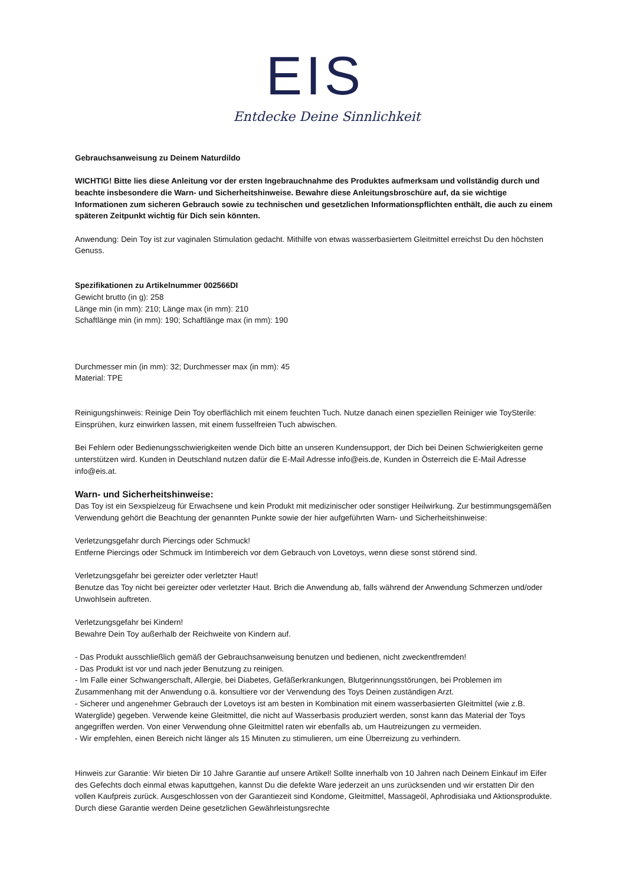EIS
Entdecke Deine Sinnlichkeit
Gebrauchsanweisung zu Deinem Naturdildo
WICHTIG! Bitte lies diese Anleitung vor der ersten Ingebrauchnahme des Produktes aufmerksam und vollständig durch und beachte insbesondere die Warn- und Sicherheitshinweise. Bewahre diese Anleitungsbroschüre auf, da sie wichtige Informationen zum sicheren Gebrauch sowie zu technischen und gesetzlichen Informationspflichten enthält, die auch zu einem späteren Zeitpunkt wichtig für Dich sein könnten.
Anwendung: Dein Toy ist zur vaginalen Stimulation gedacht. Mithilfe von etwas wasserbasiertem Gleitmittel erreichst Du den höchsten Genuss.
Spezifikationen zu Artikelnummer 002566DI
Gewicht brutto (in g): 258
Länge min (in mm): 210; Länge max (in mm): 210
Schaftlänge min (in mm): 190; Schaftlänge max (in mm): 190
Durchmesser min (in mm): 32; Durchmesser max (in mm): 45
Material: TPE
Reinigungshinweis: Reinige Dein Toy oberflächlich mit einem feuchten Tuch. Nutze danach einen speziellen Reiniger wie ToySterile: Einsprühen, kurz einwirken lassen, mit einem fusselfreien Tuch abwischen.
Bei Fehlern oder Bedienungsschwierigkeiten wende Dich bitte an unseren Kundensupport, der Dich bei Deinen Schwierigkeiten gerne unterstützen wird. Kunden in Deutschland nutzen dafür die E-Mail Adresse info@eis.de, Kunden in Österreich die E-Mail Adresse info@eis.at.
Warn- und Sicherheitshinweise:
Das Toy ist ein Sexspielzeug für Erwachsene und kein Produkt mit medizinischer oder sonstiger Heilwirkung. Zur bestimmungsgemäßen Verwendung gehört die Beachtung der genannten Punkte sowie der hier aufgeführten Warn- und Sicherheitshinweise:
Verletzungsgefahr durch Piercings oder Schmuck!
Entferne Piercings oder Schmuck im Intimbereich vor dem Gebrauch von Lovetoys, wenn diese sonst störend sind.
Verletzungsgefahr bei gereizter oder verletzter Haut!
Benutze das Toy nicht bei gereizter oder verletzter Haut. Brich die Anwendung ab, falls während der Anwendung Schmerzen und/oder Unwohlsein auftreten.
Verletzungsgefahr bei Kindern!
Bewahre Dein Toy außerhalb der Reichweite von Kindern auf.
- Das Produkt ausschließlich gemäß der Gebrauchsanweisung benutzen und bedienen, nicht zweckentfremden!
- Das Produkt ist vor und nach jeder Benutzung zu reinigen.
- Im Falle einer Schwangerschaft, Allergie, bei Diabetes, Gefäßerkrankungen, Blutgerinnungsstörungen, bei Problemen im Zusammenhang mit der Anwendung o.ä. konsultiere vor der Verwendung des Toys Deinen zuständigen Arzt.
- Sicherer und angenehmer Gebrauch der Lovetoys ist am besten in Kombination mit einem wasserbasierten Gleitmittel (wie z.B. Waterglide) gegeben. Verwende keine Gleitmittel, die nicht auf Wasserbasis produziert werden, sonst kann das Material der Toys angegriffen werden. Von einer Verwendung ohne Gleitmittel raten wir ebenfalls ab, um Hautreizungen zu vermeiden.
- Wir empfehlen, einen Bereich nicht länger als 15 Minuten zu stimulieren, um eine Überreizung zu verhindern.
Hinweis zur Garantie: Wir bieten Dir 10 Jahre Garantie auf unsere Artikel! Sollte innerhalb von 10 Jahren nach Deinem Einkauf im Eifer des Gefechts doch einmal etwas kaputtgehen, kannst Du die defekte Ware jederzeit an uns zurücksenden und wir erstatten Dir den vollen Kaufpreis zurück. Ausgeschlossen von der Garantiezeit sind Kondome, Gleitmittel, Massageöl, Aphrodisiaka und Aktionsprodukte. Durch diese Garantie werden Deine gesetzlichen Gewährleistungsrechte